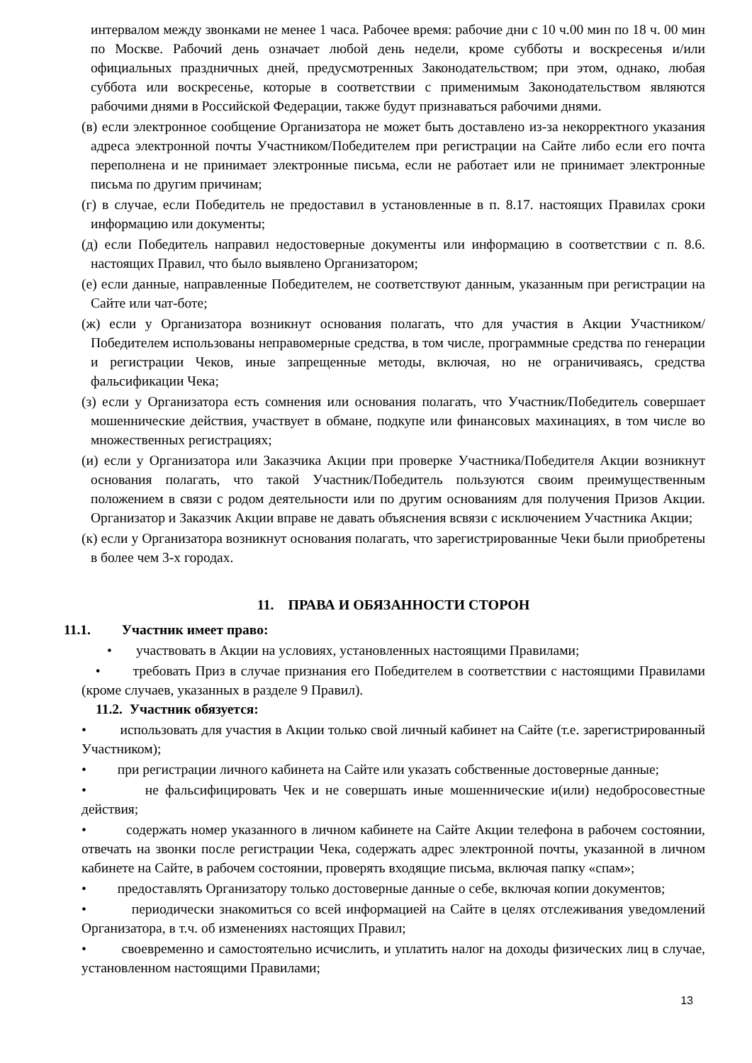интервалом между звонками не менее 1 часа. Рабочее время: рабочие дни с 10 ч.00 мин по 18 ч. 00 мин по Москве. Рабочий день означает любой день недели, кроме субботы и воскресенья и/или официальных праздничных дней, предусмотренных Законодательством; при этом, однако, любая суббота или воскресенье, которые в соответствии с применимым Законодательством являются рабочими днями в Российской Федерации, также будут признаваться рабочими днями.
(в) если электронное сообщение Организатора не может быть доставлено из-за некорректного указания адреса электронной почты Участником/Победителем при регистрации на Сайте либо если его почта переполнена и не принимает электронные письма, если не работает или не принимает электронные письма по другим причинам;
(г) в случае, если Победитель не предоставил в установленные в п. 8.17. настоящих Правилах сроки информацию или документы;
(д) если Победитель направил недостоверные документы или информацию в соответствии с п. 8.6. настоящих Правил, что было выявлено Организатором;
(е) если данные, направленные Победителем, не соответствуют данным, указанным при регистрации на Сайте или чат-боте;
(ж) если у Организатора возникнут основания полагать, что для участия в Акции Участником/Победителем использованы неправомерные средства, в том числе, программные средства по генерации и регистрации Чеков, иные запрещенные методы, включая, но не ограничиваясь, средства фальсификации Чека;
(з) если у Организатора есть сомнения или основания полагать, что Участник/Победитель совершает мошеннические действия, участвует в обмане, подкупе или финансовых махинациях, в том числе во множественных регистрациях;
(и) если у Организатора или Заказчика Акции при проверке Участника/Победителя Акции возникнут основания полагать, что такой Участник/Победитель пользуются своим преимущественным положением в связи с родом деятельности или по другим основаниям для получения Призов Акции. Организатор и Заказчик Акции вправе не давать объяснения всвязи с исключением Участника Акции;
(к) если у Организатора возникнут основания полагать, что зарегистрированные Чеки были приобретены в более чем 3-х городах.
11. ПРАВА И ОБЯЗАННОСТИ СТОРОН
11.1. Участник имеет право:
• участвовать в Акции на условиях, установленных настоящими Правилами;
• требовать Приз в случае признания его Победителем в соответствии с настоящими Правилами (кроме случаев, указанных в разделе 9 Правил).
11.2. Участник обязуется:
• использовать для участия в Акции только свой личный кабинет на Сайте (т.е. зарегистрированный Участником);
• при регистрации личного кабинета на Сайте или указать собственные достоверные данные;
• не фальсифицировать Чек и не совершать иные мошеннические и(или) недобросовестные действия;
• содержать номер указанного в личном кабинете на Сайте Акции телефона в рабочем состоянии, отвечать на звонки после регистрации Чека, содержать адрес электронной почты, указанной в личном кабинете на Сайте, в рабочем состоянии, проверять входящие письма, включая папку «спам»;
• предоставлять Организатору только достоверные данные о себе, включая копии документов;
• периодически знакомиться со всей информацией на Сайте в целях отслеживания уведомлений Организатора, в т.ч. об изменениях настоящих Правил;
• своевременно и самостоятельно исчислить, и уплатить налог на доходы физических лиц в случае, установленном настоящими Правилами;
13